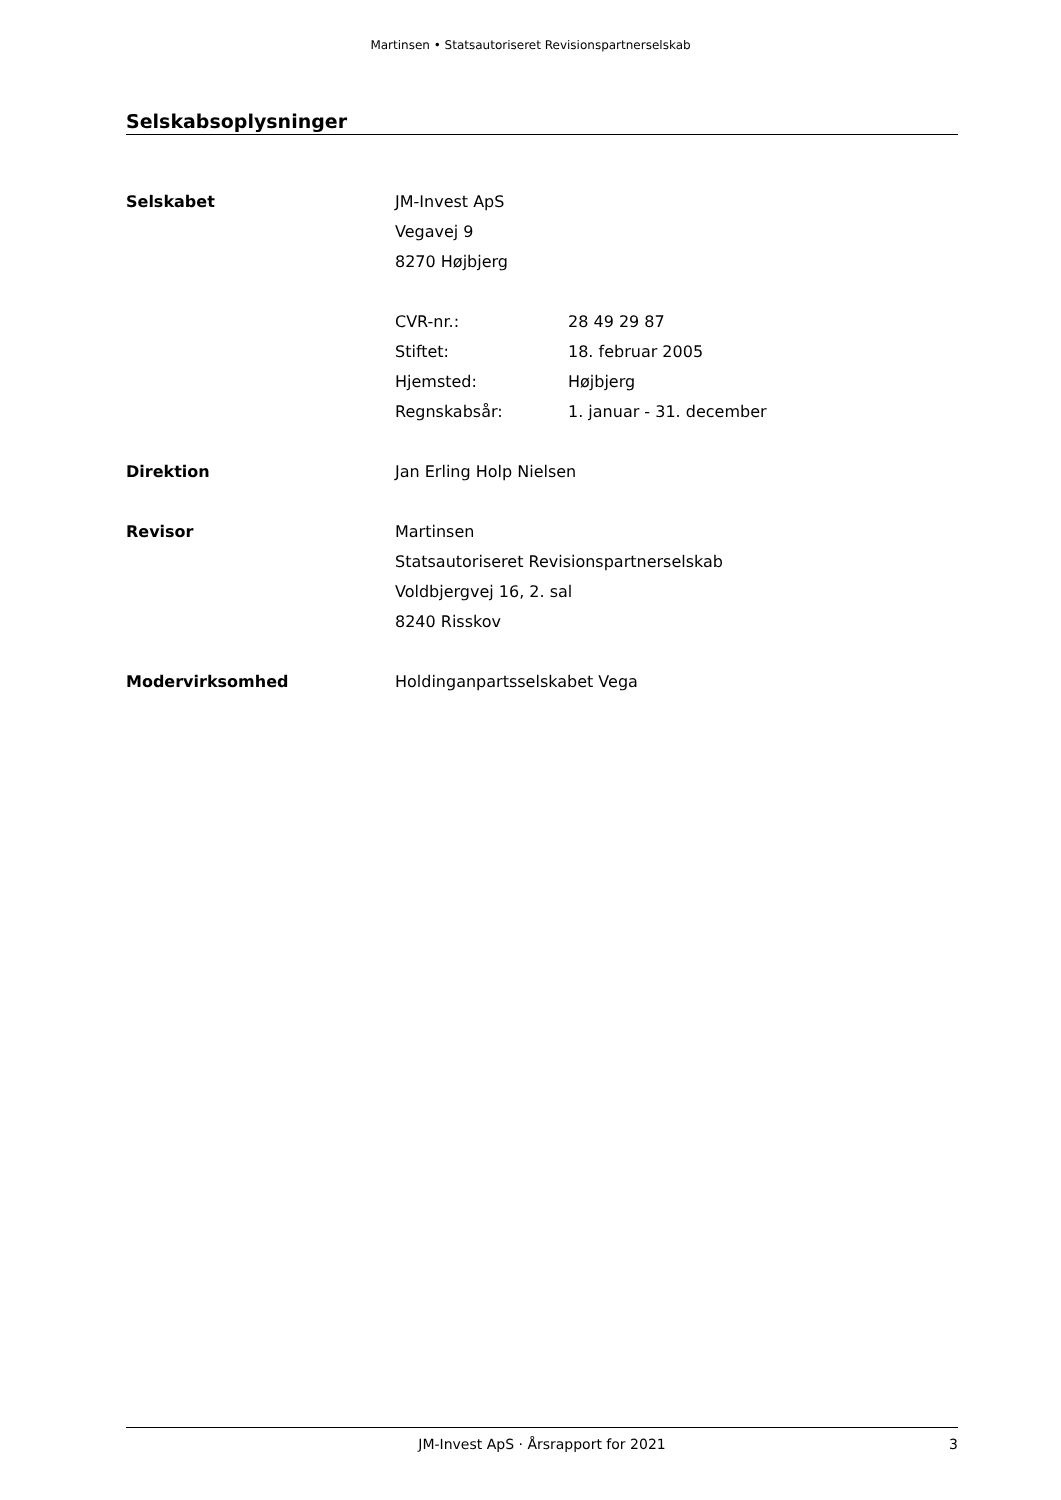Martinsen • Statsautoriseret Revisionspartnerselskab
Selskabsoplysninger
Selskabet JM-Invest ApS
Vegavej 9
8270 Højbjerg
CVR-nr.: 28 49 29 87
Stiftet: 18. februar 2005
Hjemsted: Højbjerg
Regnskabsår: 1. januar - 31. december
Direktion Jan Erling Holp Nielsen
Revisor Martinsen
Statsautoriseret Revisionspartnerselskab
Voldbjergvej 16, 2. sal
8240 Risskov
Modervirksomhed Holdinganpartsselskabet Vega
JM-Invest ApS · Årsrapport for 2021
3